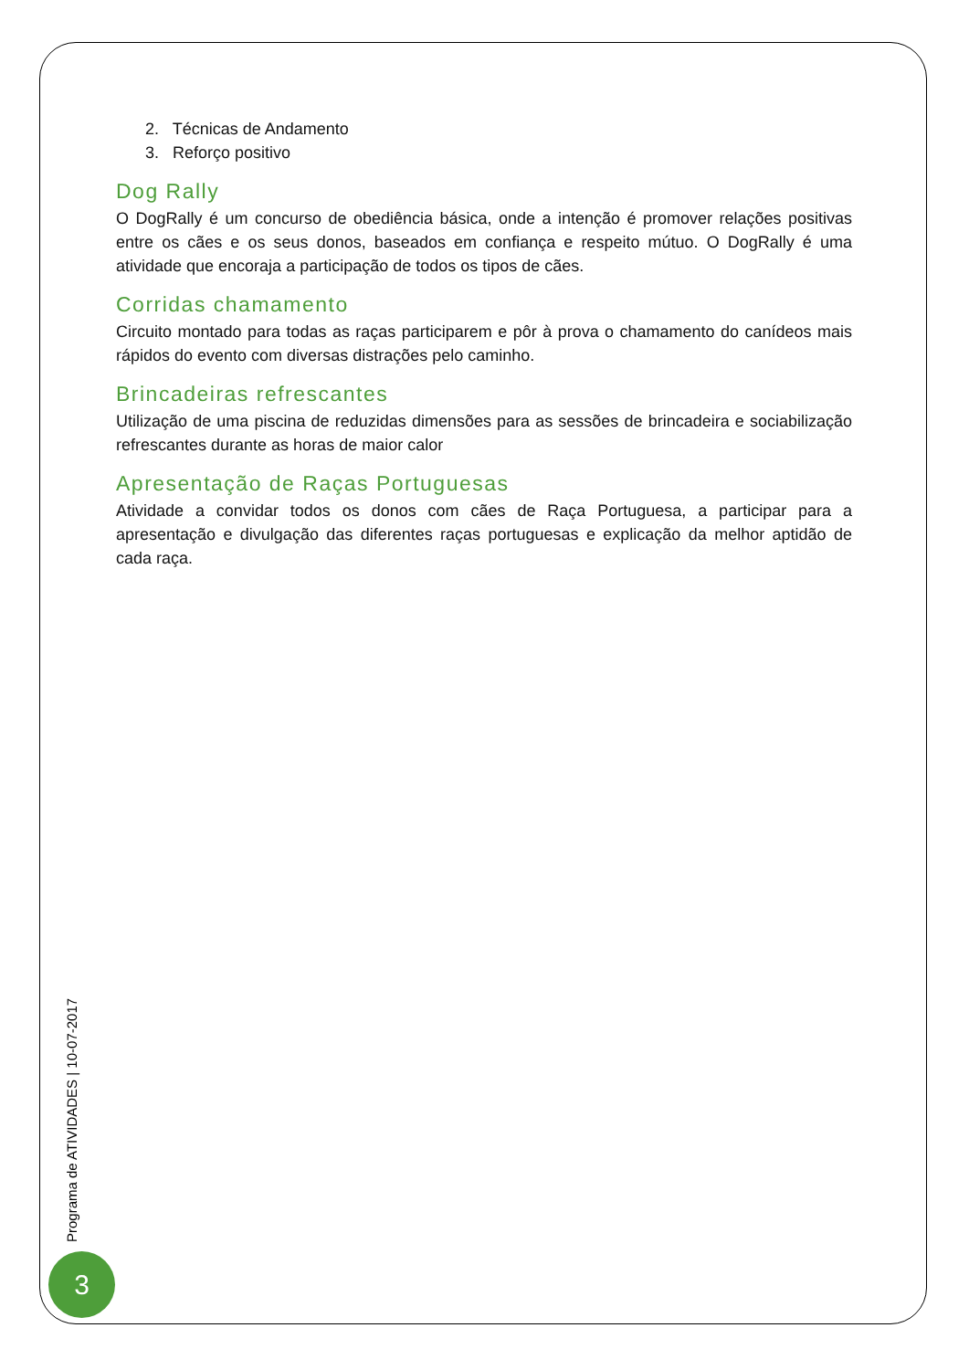2. Técnicas de Andamento
3. Reforço positivo
Dog Rally
O DogRally é um concurso de obediência básica, onde a intenção é promover relações positivas entre os cães e os seus donos, baseados em confiança e respeito mútuo. O DogRally é uma atividade que encoraja a participação de todos os tipos de cães.
Corridas chamamento
Circuito montado para todas as raças participarem e pôr à prova o chamamento do canídeos mais rápidos do evento com diversas distrações pelo caminho.
Brincadeiras refrescantes
Utilização de uma piscina de reduzidas dimensões para as sessões de brincadeira e sociabilização refrescantes durante as horas de maior calor
Apresentação de Raças Portuguesas
Atividade a convidar todos os donos com cães de Raça Portuguesa, a participar para a apresentação e divulgação das diferentes raças portuguesas e explicação da melhor aptidão de cada raça.
Programa de ATIVIDADES | 10-07-2017
3